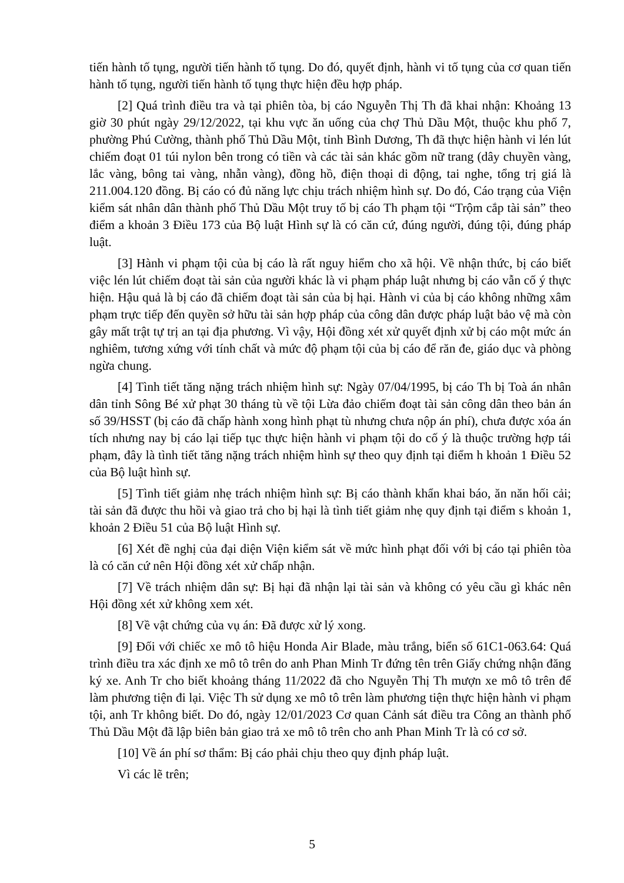tiến hành tố tụng, người tiến hành tố tụng. Do đó, quyết định, hành vi tố tụng của cơ quan tiến hành tố tụng, người tiến hành tố tụng thực hiện đều hợp pháp.
[2] Quá trình điều tra và tại phiên tòa, bị cáo Nguyễn Thị Th đã khai nhận: Khoảng 13 giờ 30 phút ngày 29/12/2022, tại khu vực ăn uống của chợ Thủ Dầu Một, thuộc khu phố 7, phường Phú Cường, thành phố Thủ Dầu Một, tỉnh Bình Dương, Th đã thực hiện hành vi lén lút chiếm đoạt 01 túi nylon bên trong có tiền và các tài sản khác gồm nữ trang (dây chuyền vàng, lắc vàng, bông tai vàng, nhẫn vàng), đồng hồ, điện thoại di động, tai nghe, tổng trị giá là 211.004.120 đồng. Bị cáo có đủ năng lực chịu trách nhiệm hình sự. Do đó, Cáo trạng của Viện kiểm sát nhân dân thành phố Thủ Dầu Một truy tố bị cáo Th phạm tội “Trộm cắp tài sản” theo điểm a khoản 3 Điều 173 của Bộ luật Hình sự là có căn cứ, đúng người, đúng tội, đúng pháp luật.
[3] Hành vi phạm tội của bị cáo là rất nguy hiểm cho xã hội. Về nhận thức, bị cáo biết việc lén lút chiếm đoạt tài sản của người khác là vi phạm pháp luật nhưng bị cáo vẫn cố ý thực hiện. Hậu quả là bị cáo đã chiếm đoạt tài sản của bị hại. Hành vi của bị cáo không những xâm phạm trực tiếp đến quyền sở hữu tài sản hợp pháp của công dân được pháp luật bảo vệ mà còn gây mất trật tự trị an tại địa phương. Vì vậy, Hội đồng xét xử quyết định xử bị cáo một mức án nghiêm, tương xứng với tính chất và mức độ phạm tội của bị cáo để răn đe, giáo dục và phòng ngừa chung.
[4] Tình tiết tăng nặng trách nhiệm hình sự: Ngày 07/04/1995, bị cáo Th bị Toà án nhân dân tỉnh Sông Bé xử phạt 30 tháng tù về tội Lừa đảo chiếm đoạt tài sản công dân theo bản án số 39/HSST (bị cáo đã chấp hành xong hình phạt tù nhưng chưa nộp án phí), chưa được xóa án tích nhưng nay bị cáo lại tiếp tục thực hiện hành vi phạm tội do cố ý là thuộc trường hợp tái phạm, đây là tình tiết tăng nặng trách nhiệm hình sự theo quy định tại điểm h khoản 1 Điều 52 của Bộ luật hình sự.
[5] Tình tiết giảm nhẹ trách nhiệm hình sự: Bị cáo thành khẩn khai báo, ăn năn hối cải; tài sản đã được thu hồi và giao trả cho bị hại là tình tiết giảm nhẹ quy định tại điểm s khoản 1, khoản 2 Điều 51 của Bộ luật Hình sự.
[6] Xét đề nghị của đại diện Viện kiểm sát về mức hình phạt đối với bị cáo tại phiên tòa là có căn cứ nên Hội đồng xét xử chấp nhận.
[7] Về trách nhiệm dân sự: Bị hại đã nhận lại tài sản và không có yêu cầu gì khác nên Hội đồng xét xử không xem xét.
[8] Về vật chứng của vụ án: Đã được xử lý xong.
[9] Đối với chiếc xe mô tô hiệu Honda Air Blade, màu trắng, biển số 61C1-063.64: Quá trình điều tra xác định xe mô tô trên do anh Phan Minh Tr đứng tên trên Giấy chứng nhận đăng ký xe. Anh Tr cho biết khoảng tháng 11/2022 đã cho Nguyễn Thị Th mượn xe mô tô trên để làm phương tiện đi lại. Việc Th sử dụng xe mô tô trên làm phương tiện thực hiện hành vi phạm tội, anh Tr không biết. Do đó, ngày 12/01/2023 Cơ quan Cảnh sát điều tra Công an thành phố Thủ Dầu Một đã lập biên bản giao trả xe mô tô trên cho anh Phan Minh Tr là có cơ sở.
[10] Về án phí sơ thẩm: Bị cáo phải chịu theo quy định pháp luật.
Vì các lẽ trên;
5